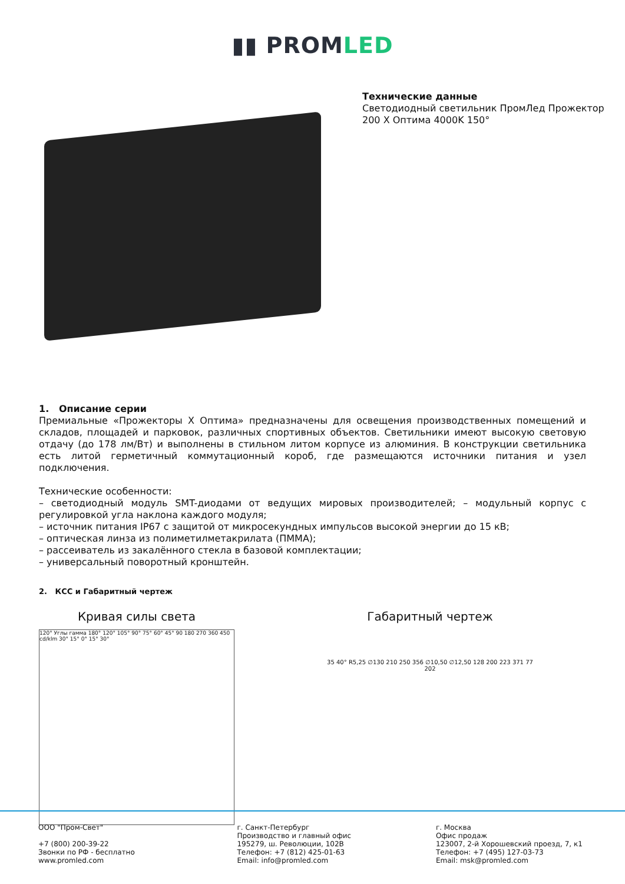▮▮ PROMLED
Технические данные
Светодиодный светильник ПромЛед Прожектор
200 X Оптима 4000K 150°
1. Описание серии
Премиальные «Прожекторы X Оптима» предназначены для освещения производственных помещений и складов, площадей и парковок, различных спортивных объектов. Светильники имеют высокую световую отдачу (до 178 лм/Вт) и выполнены в стильном литом корпусе из алюминия. В конструкции светильника есть литой герметичный коммутационный короб, где размещаются источники питания и узел подключения.
Технические особенности:
– светодиодный модуль SMT-диодами от ведущих мировых производителей; – модульный корпус с регулировкой угла наклона каждого модуля;
– источник питания IP67 с защитой от микросекундных импульсов высокой энергии до 15 кВ;
– оптическая линза из полиметилметакрилата (ПММА);
– рассеиватель из закалённого стекла в базовой комплектации;
– универсальный поворотный кронштейн.
2. КСС и Габаритный чертеж
Кривая силы света
120° Углы гамма 180° 120° 105° 90° 75° 60° 45° 90 180 270 360 450 cd/klm 30° 15° 0° 15° 30°
Габаритный чертеж
35 40° R5,25 ∅130 210 250 356 ∅10,50 ∅12,50 128 200 223 371 77 202
ООО "Пром-Свет"
+7 (800) 200-39-22
Звонки по РФ - бесплатно
www.promled.com
г. Санкт-Петербург
Производство и главный офис
195279, ш. Революции, 102В
Телефон: +7 (812) 425-01-63
Email: info@promled.com
г. Москва
Офис продаж
123007, 2-й Хорошевский проезд, 7, к1
Телефон: +7 (495) 127-03-73
Email: msk@promled.com